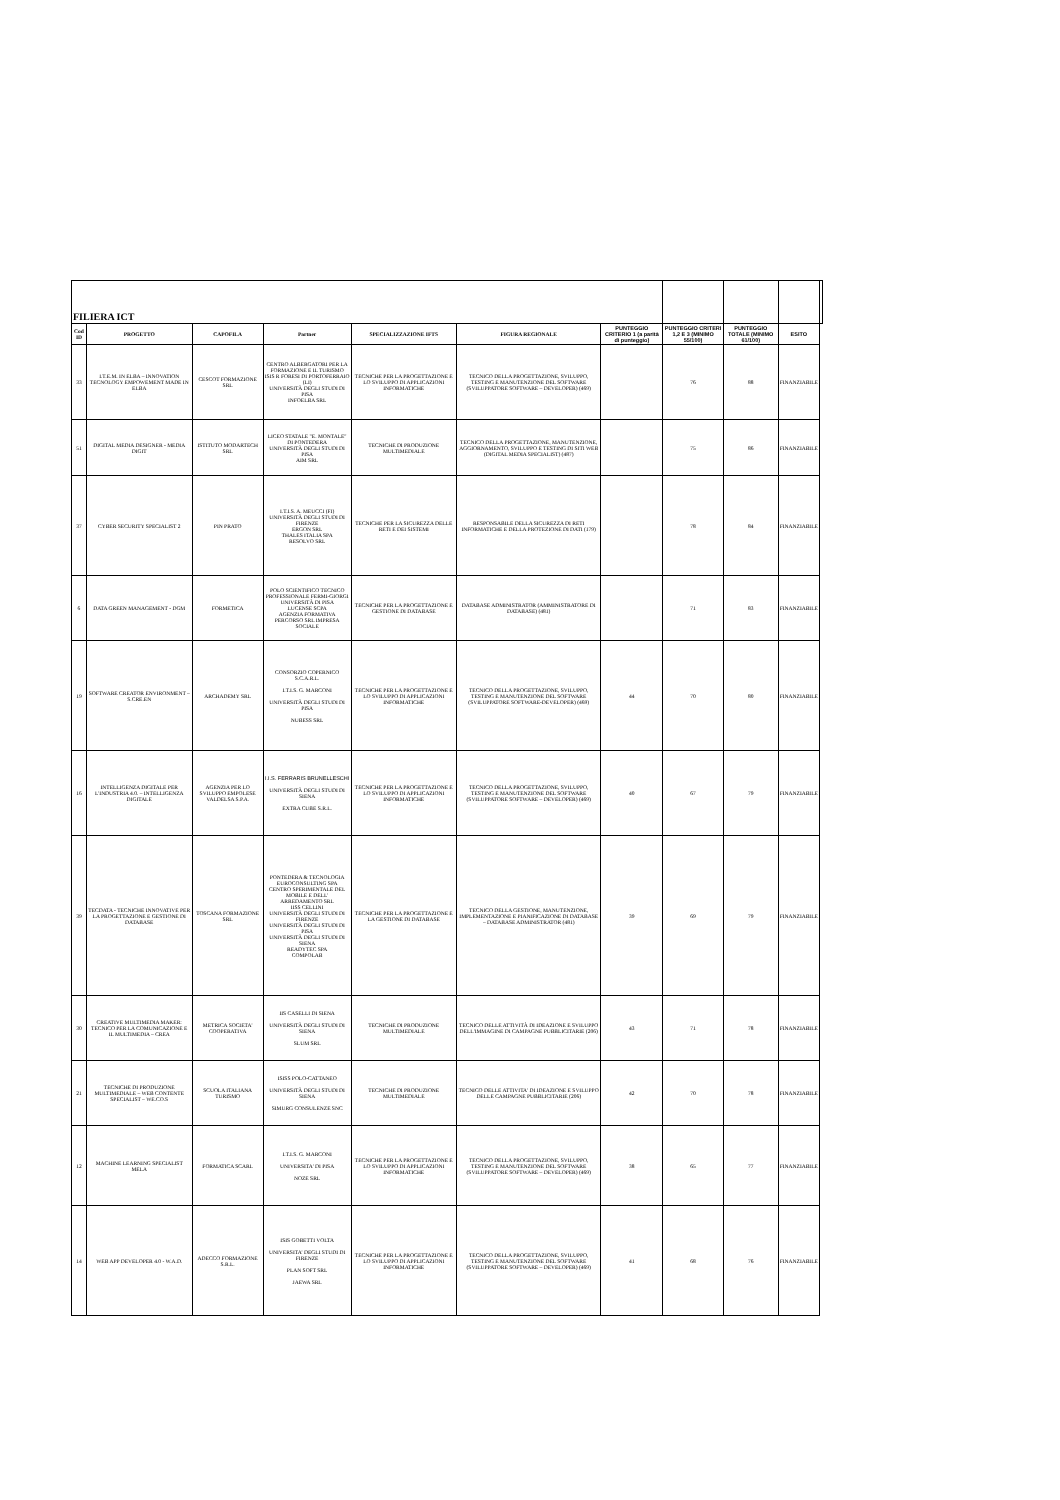| FILIERA ICT | | | | | | | | | | |
| Cod ID | PROGETTO | CAPOFILA | Partner | SPECIALIZZAZIONE IFTS | FIGURA REGIONALE | PUNTEGGIO CRITERIO 1 (a parità di punteggio) | PUNTEGGIO CRITERI 1,2 E 3 (MINIMO 55/100) | PUNTEGGIO TOTALE (MINIMO 61/100) | ESITO | |
| 33 | I.T.E.M. IN ELBA – INNOVATION TECNOLOGY EMPOWEMENT MADE IN ELBA | CESCOT FORMAZIONE SRL | CENTRO ALBERGATORI PER LA FORMAZIONE E IL TURISMO ISIS R FORESI DI PORTOFERRAIO (LI) UNIVERSITÀ DEGLI STUDI DI PISA INFOELBA SRL | TECNICHE PER LA PROGETTAZIONE E LO SVILUPPO DI APPLICAZIONI INFORMATICHE | TECNICO DELLA PROGETTAZIONE, SVILUPPO, TESTING E MANUTENZIONE DEL SOFTWARE (SVILUPPATORE SOFTWARE – DEVELOPER) (469) | | 76 | 88 | FINANZIABILE | |
| 51 | DIGITAL MEDIA DESIGNER - MEDIA DIGIT | ISTITUTO MODARTECH SRL | LICEO STATALE "E. MONTALE" DI PONTEDERA UNIVERSITÀ DEGLI STUDI DI PISA AIM SRL | TECNICHE DI PRODUZIONE MULTIMEDIALE | TECNICO DELLA PROGETTAZIONE, MANUTENZIONE, AGGIORNAMENTO, SVILUPPO E TESTING DI SITI WEB (DIGITAL MEDIA SPECIALIST) (487) | | 75 | 86 | FINANZIABILE | |
| 37 | CYBER SECURITY SPECIALIST 2 | PIN PRATO | I.T.I.S. A. MEUCCI (FI) UNIVERSITÀ DEGLI STUDI DI FIRENZE ERGON SRL THALES ITALIA SPA RESOLVO SRL | TECNICHE PER LA SICUREZZA DELLE RETI E DEI SISTEMI | RESPONSABILE DELLA SICUREZZA DI RETI INFORMATICHE E DELLA PROTEZIONE DI DATI (179) | | 78 | 84 | FINANZIABILE | |
| 6 | DATA GREEN MANAGEMENT - DGM | FORMETICA | POLO SCIENTIFICO TECNICO PROFESSIONALE FERMI-GIORGI UNIVERSITÀ DI PISA LUCENSE SCPA AGENZIA FORMATIVA PERCORSO SRL IMPRESA SOCIALE | TECNICHE PER LA PROGETTAZIONE E GESTIONE DI DATABASE | DATABASE ADMINISTRATOR (AMMINISTRATORE DI DATABASE) (481) | | 71 | 83 | FINANZIABILE | |
| 19 | SOFTWARE CREATOR ENVIRONMENT – S.CRE.EN | ARCHADEMY SRL | CONSORZIO COPERNICO S.C.A.R.L. I.T.I.S. G. MARCONI UNIVERSITÀ DEGLI STUDI DI PISA NUBESS SRL | TECNICHE PER LA PROGETTAZIONE E LO SVILUPPO DI APPLICAZIONI INFORMATICHE | TECNICO DELLA PROGETTAZIONE, SVILUPPO, TESTING E MANUTENZIONE DEL SOFTWARE (SVILUPPATORE SOFTWARE-DEVELOPER) (469) | 44 | 70 | 80 | FINANZIABILE | |
| 16 | INTELLIGENZA DIGITALE PER L'INDUSTRIA 4.0. – INTELLIGENZA DIGITALE | AGENZIA PER LO SVILUPPO EMPOLESE VALDELSA S.P.A. | I.I.S. FERRARIS BRUNELLESCHI UNIVERSITÀ DEGLI STUDI DI SIENA EXTRA CUBE S.R.L. | TECNICHE PER LA PROGETTAZIONE E LO SVILUPPO DI APPLICAZIONI INFORMATICHE | TECNICO DELLA PROGETTAZIONE, SVILUPPO, TESTING E MANUTENZIONE DEL SOFTWARE (SVILUPPATORE SOFTWARE – DEVELOPER) (469) | 40 | 67 | 79 | FINANZIABILE | |
| 39 | TECDATA - TECNICHE INNOVATIVE PER LA PROGETTAZIONE E GESTIONE DI DATABASE | TOSCANA FORMAZIONE SRL | PONTEDERA & TECNOLOGIA EUROCONSULTING SPA CENTRO SPERIMENTALE DEL MOBILE E DELL' ARREDAMENTO SRL IISS CELLINI UNIVERSITÀ DEGLI STUDI DI FIRENZE UNIVERSITÀ DEGLI STUDI DI PISA UNIVERSITÀ DEGLI STUDI DI SIENA READYTEC SPA COMPOLAB | TECNICHE PER LA PROGETTAZIONE E LA GESTIONE DI DATABASE | TECNICO DELLA GESTIONE, MANUTENZIONE, IMPLEMENTAZIONE E PIANIFICAZIONE DI DATABASE – DATABASE ADMINISTRATOR (481) | 39 | 69 | 79 | FINANZIABILE | |
| 30 | CREATIVE MULTIMEDIA MAKER: TECNICO PER LA COMUNICAZIONE E IL MULTIMEDIA – CREA | METRICA SOCIETA' COOPERATIVA | IIS CASELLI DI SIENA UNIVERSITÀ DEGLI STUDI DI SIENA SLUM SRL | TECNICHE DI PRODUZIONE MULTIMEDIALE | TECNICO DELLE ATTIVITÀ DI IDEAZIONE E SVILUPPO DELL'IMMAGINE DI CAMPAGNE PUBBLICITARIE (206) | 43 | 71 | 78 | FINANZIABILE | |
| 21 | TECNICHE DI PRODUZIONE MULTIMEDIALE – WEB CONTENTE SPECIALIST – WE.CO.S | SCUOLA ITALIANA TURISMO | ISISS POLO-CATTANEO UNIVERSITÀ DEGLI STUDI DI SIENA SIMURG CONSULENZE SNC | TECNICHE DI PRODUZIONE MULTIMEDIALE | TECNICO DELLE ATTIVITA' DI IDEAZIONE E SVILUPPO DELLE CAMPAGNE PUBBLICITARIE (206) | 42 | 70 | 78 | FINANZIABILE | |
| 12 | MACHINE LEARNING SPECIALIST MELA | FORMATICA SCARL | I.T.I.S. G. MARCONI UNIVERSITA' DI PISA NOZE SRL | TECNICHE PER LA PROGETTAZIONE E LO SVILUPPO DI APPLICAZIONI INFORMATICHE | TECNICO DELLA PROGETTAZIONE, SVILUPPO, TESTING E MANUTENZIONE DEL SOFTWARE (SVILUPPATORE SOFTWARE – DEVELOPER) (469) | 38 | 65 | 77 | FINANZIABILE | |
| 14 | WEB APP DEVELOPER 4.0 - W.A.D. | ADECCO FORMAZIONE S.R.L. | ISIS GOBETTI VOLTA UNIVERSITA' DEGLI STUDI DI FIRENZE PLAN SOFT SRL JAEWA SRL | TECNICHE PER LA PROGETTAZIONE E LO SVILUPPO DI APPLICAZIONI INFORMATICHE | TECNICO DELLA PROGETTAZIONE, SVILUPPO, TESTING E MANUTENZIONE DEL SOFTWARE (SVILUPPATORE SOFTWARE – DEVELOPER) (469) | 41 | 68 | 76 | FINANZIABILE | |